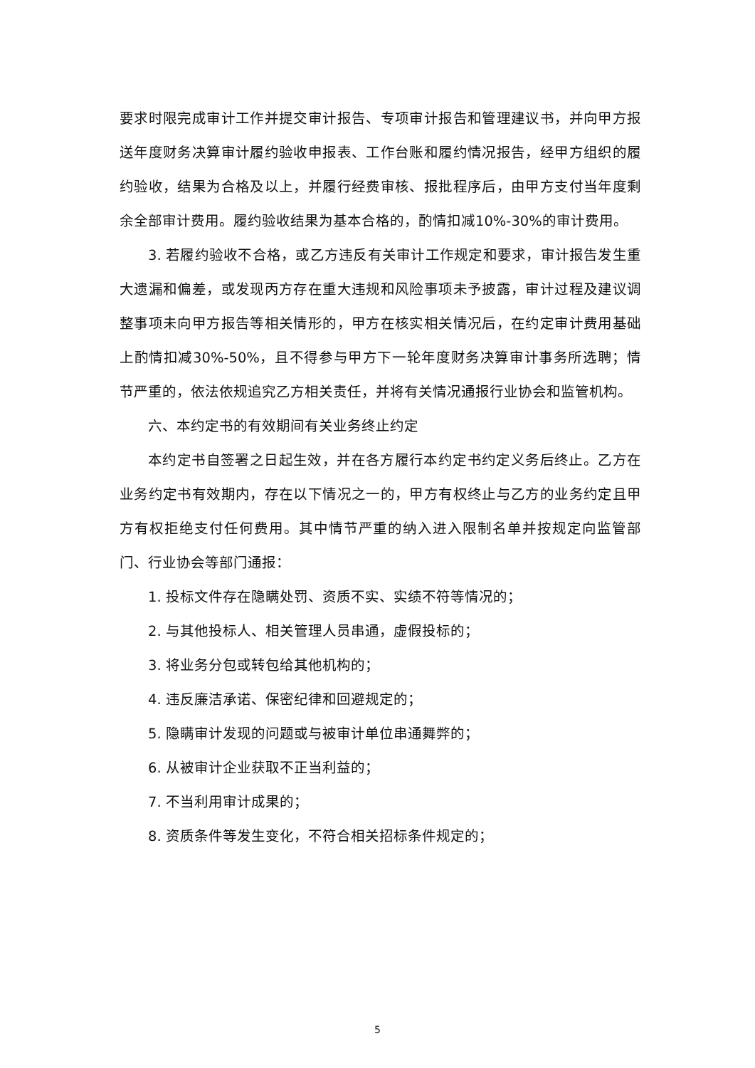要求时限完成审计工作并提交审计报告、专项审计报告和管理建议书，并向甲方报送年度财务决算审计履约验收申报表、工作台账和履约情况报告，经甲方组织的履约验收，结果为合格及以上，并履行经费审核、报批程序后，由甲方支付当年度剩余全部审计费用。履约验收结果为基本合格的，酌情扣减10%-30%的审计费用。
3. 若履约验收不合格，或乙方违反有关审计工作规定和要求，审计报告发生重大遗漏和偏差，或发现丙方存在重大违规和风险事项未予披露，审计过程及建议调整事项未向甲方报告等相关情形的，甲方在核实相关情况后，在约定审计费用基础上酌情扣减30%-50%，且不得参与甲方下一轮年度财务决算审计事务所选聘；情节严重的，依法依规追究乙方相关责任，并将有关情况通报行业协会和监管机构。
六、本约定书的有效期间有关业务终止约定
本约定书自签署之日起生效，并在各方履行本约定书约定义务后终止。乙方在业务约定书有效期内，存在以下情况之一的，甲方有权终止与乙方的业务约定且甲方有权拒绝支付任何费用。其中情节严重的纳入进入限制名单并按规定向监管部门、行业协会等部门通报：
1. 投标文件存在隐瞒处罚、资质不实、实绩不符等情况的；
2. 与其他投标人、相关管理人员串通，虚假投标的；
3. 将业务分包或转包给其他机构的；
4. 违反廉洁承诺、保密纪律和回避规定的；
5. 隐瞒审计发现的问题或与被审计单位串通舞弊的；
6. 从被审计企业获取不正当利益的；
7. 不当利用审计成果的；
8. 资质条件等发生变化，不符合相关招标条件规定的；
5